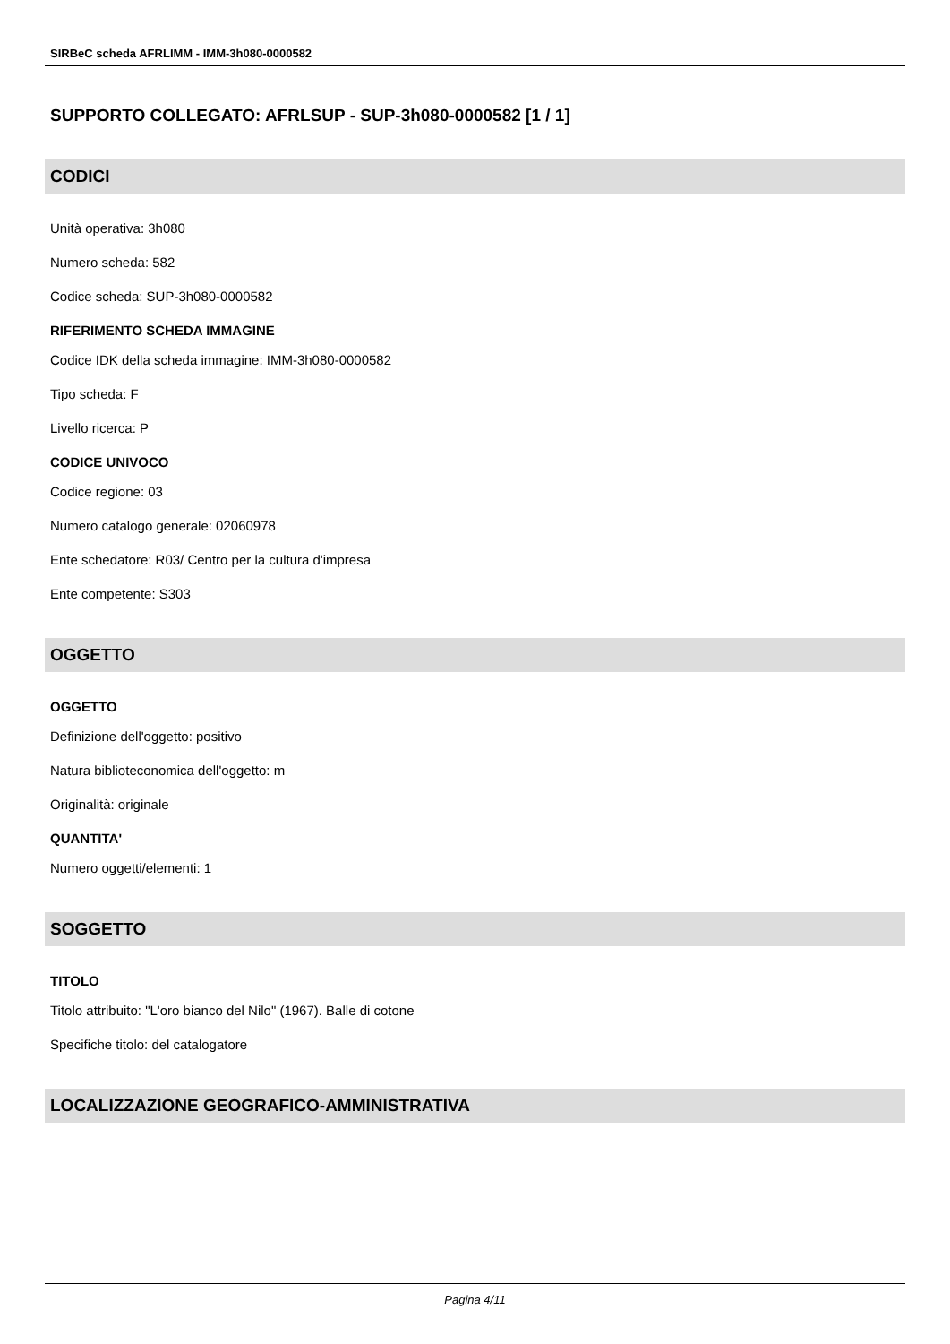SIRBeC scheda AFRLIMM - IMM-3h080-0000582
SUPPORTO COLLEGATO: AFRLSUP - SUP-3h080-0000582 [1 / 1]
CODICI
Unità operativa: 3h080
Numero scheda: 582
Codice scheda: SUP-3h080-0000582
RIFERIMENTO SCHEDA IMMAGINE
Codice IDK della scheda immagine: IMM-3h080-0000582
Tipo scheda: F
Livello ricerca: P
CODICE UNIVOCO
Codice regione: 03
Numero catalogo generale: 02060978
Ente schedatore: R03/ Centro per la cultura d'impresa
Ente competente: S303
OGGETTO
OGGETTO
Definizione dell'oggetto: positivo
Natura biblioteconomica dell'oggetto: m
Originalità: originale
QUANTITA'
Numero oggetti/elementi: 1
SOGGETTO
TITOLO
Titolo attribuito: "L'oro bianco del Nilo" (1967). Balle di cotone
Specifiche titolo: del catalogatore
LOCALIZZAZIONE GEOGRAFICO-AMMINISTRATIVA
Pagina 4/11